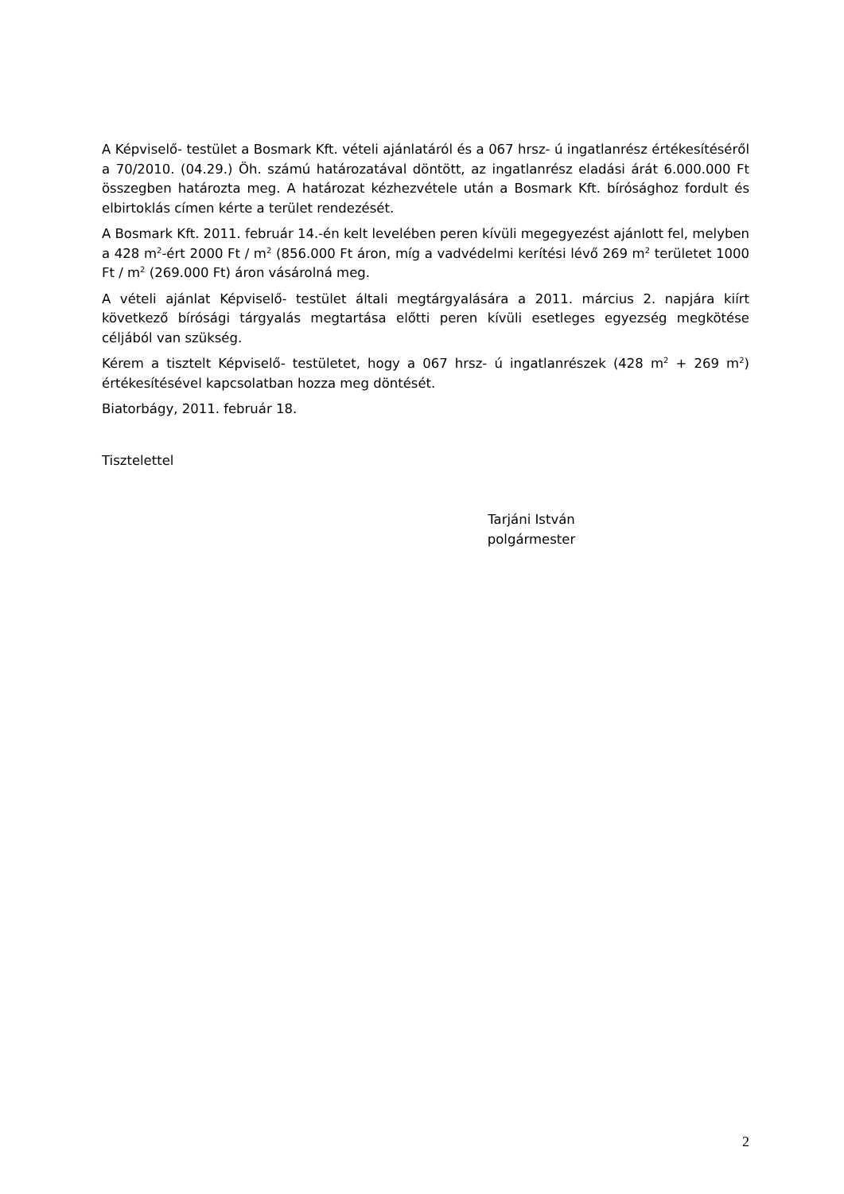A Képviselő- testület a Bosmark Kft. vételi ajánlatáról és a 067 hrsz- ú ingatlanrész értékesítéséről a 70/2010. (04.29.) Öh. számú határozatával döntött, az ingatlanrész eladási árát 6.000.000 Ft összegben határozta meg. A határozat kézhezvétele után a Bosmark Kft. bírósághoz fordult és elbirtoklás címen kérte a terület rendezését.
A Bosmark Kft. 2011. február 14.-én kelt levelében peren kívüli megegyezést ajánlott fel, melyben a 428 m<sup>2</sup>-ért 2000 Ft / m<sup>2</sup> (856.000 Ft áron, míg a vadvédelmi kerítési lévő 269 m<sup>2</sup> területet 1000 Ft / m<sup>2</sup> (269.000 Ft) áron vásárolná meg.
A vételi ajánlat Képviselő- testület általi megtárgyalására a 2011. március 2. napjára kiírt következő bírósági tárgyalás megtartása előtti peren kívüli esetleges egyezség megkötése céljából van szükség.
Kérem a tisztelt Képviselő- testületet, hogy a 067 hrsz- ú ingatlanrészek (428 m<sup>2</sup> + 269 m<sup>2</sup>) értékesítésével kapcsolatban hozza meg döntését.
Biatorbágy, 2011. február 18.
Tisztelettel
Tarjáni István
polgármester
2